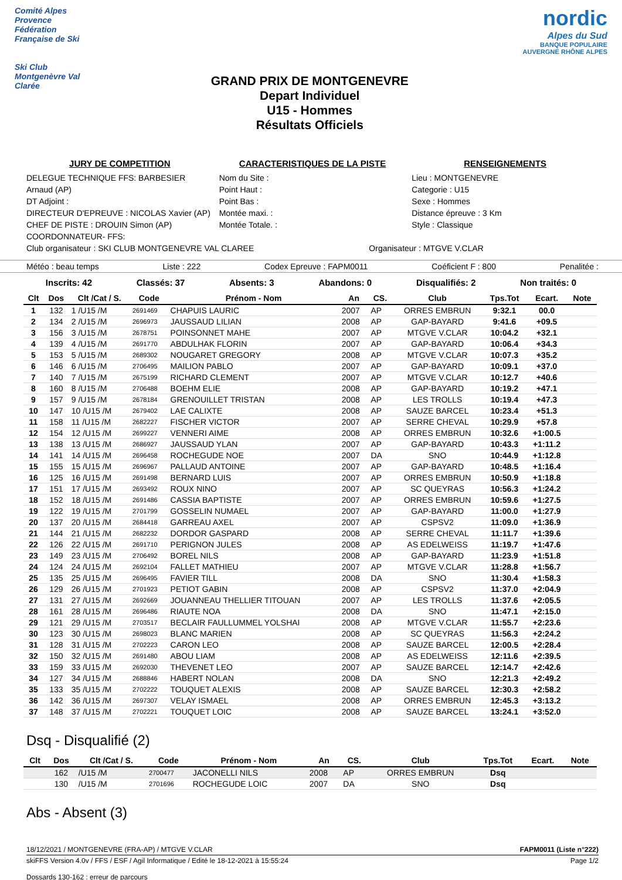Comité Alpes Provence
Fédération Française de Ski
Ski Club Montgenèvre Val Clarée
GRAND PRIX DE MONTGENEVRE
Depart Individuel
U15 - Hommes
Résultats Officiels
nordic
Alpes du Sud
BANQUE POPULAIRE
AUVERGNE RHÔNE ALPES
JURY DE COMPETITION
DELEGUE TECHNIQUE FFS: BARBESIER Arnaud (AP)
DT Adjoint :
DIRECTEUR D'EPREUVE : NICOLAS Xavier (AP)
CHEF DE PISTE : DROUIN Simon (AP)
COORDONNATEUR- FFS:
CARACTERISTIQUES DE LA PISTE
Nom du Site :
Point Haut :
Point Bas :
Montée maxi. :
Montée Totale. :
RENSEIGNEMENTS
Lieu : MONTGENEVRE
Categorie : U15
Sexe : Hommes
Distance épreuve : 3 Km
Style : Classique
Club organisateur : SKI CLUB MONTGENEVRE VAL CLAREE Organisateur : MTGVE V.CLAR
Météo : beau temps Liste : 222 Codex Epreuve : FAPM0011 Coéficient F : 800 Penalitée :
Inscrits: 42 Classés: 37 Absents: 3 Abandons: 0 Disqualifiés: 2 Non traités: 0
| Clt | Dos | Clt /Cat / S. | Code | Prénom - Nom | An | CS. | Club | Tps.Tot | Ecart. | Note |
| --- | --- | --- | --- | --- | --- | --- | --- | --- | --- | --- |
| 1 | 132 | 1 /U15 /M | 2691469 | CHAPUIS LAURIC | 2007 | AP | ORRES EMBRUN | 9:32.1 | 00.0 | |
| 2 | 134 | 2 /U15 /M | 2696973 | JAUSSAUD LILIAN | 2008 | AP | GAP-BAYARD | 9:41.6 | +09.5 | |
| 3 | 156 | 3 /U15 /M | 2678751 | POINSONNET MAHE | 2007 | AP | MTGVE V.CLAR | 10:04.2 | +32.1 | |
| 4 | 139 | 4 /U15 /M | 2691770 | ABDULHAK FLORIN | 2007 | AP | GAP-BAYARD | 10:06.4 | +34.3 | |
| 5 | 153 | 5 /U15 /M | 2689302 | NOUGARET GREGORY | 2008 | AP | MTGVE V.CLAR | 10:07.3 | +35.2 | |
| 6 | 146 | 6 /U15 /M | 2706495 | MAILION PABLO | 2007 | AP | GAP-BAYARD | 10:09.1 | +37.0 | |
| 7 | 140 | 7 /U15 /M | 2675199 | RICHARD CLEMENT | 2007 | AP | MTGVE V.CLAR | 10:12.7 | +40.6 | |
| 8 | 160 | 8 /U15 /M | 2706488 | BOEHM ELIE | 2008 | AP | GAP-BAYARD | 10:19.2 | +47.1 | |
| 9 | 157 | 9 /U15 /M | 2678184 | GRENOUILLET TRISTAN | 2008 | AP | LES TROLLS | 10:19.4 | +47.3 | |
| 10 | 147 | 10 /U15 /M | 2679402 | LAE CALIXTE | 2008 | AP | SAUZE BARCEL | 10:23.4 | +51.3 | |
| 11 | 158 | 11 /U15 /M | 2682227 | FISCHER VICTOR | 2007 | AP | SERRE CHEVAL | 10:29.9 | +57.8 | |
| 12 | 154 | 12 /U15 /M | 2699227 | VENNERI AIME | 2008 | AP | ORRES EMBRUN | 10:32.6 | +1:00.5 | |
| 13 | 138 | 13 /U15 /M | 2686927 | JAUSSAUD YLAN | 2007 | AP | GAP-BAYARD | 10:43.3 | +1:11.2 | |
| 14 | 141 | 14 /U15 /M | 2696458 | ROCHEGUDE NOE | 2007 | DA | SNO | 10:44.9 | +1:12.8 | |
| 15 | 155 | 15 /U15 /M | 2696967 | PALLAUD ANTOINE | 2007 | AP | GAP-BAYARD | 10:48.5 | +1:16.4 | |
| 16 | 125 | 16 /U15 /M | 2691498 | BERNARD LUIS | 2007 | AP | ORRES EMBRUN | 10:50.9 | +1:18.8 | |
| 17 | 151 | 17 /U15 /M | 2693492 | ROUX NINO | 2007 | AP | SC QUEYRAS | 10:56.3 | +1:24.2 | |
| 18 | 152 | 18 /U15 /M | 2691486 | CASSIA BAPTISTE | 2007 | AP | ORRES EMBRUN | 10:59.6 | +1:27.5 | |
| 19 | 122 | 19 /U15 /M | 2701799 | GOSSELIN NUMAEL | 2007 | AP | GAP-BAYARD | 11:00.0 | +1:27.9 | |
| 20 | 137 | 20 /U15 /M | 2684418 | GARREAU AXEL | 2007 | AP | CSPSV2 | 11:09.0 | +1:36.9 | |
| 21 | 144 | 21 /U15 /M | 2682232 | DORDOR GASPARD | 2008 | AP | SERRE CHEVAL | 11:11.7 | +1:39.6 | |
| 22 | 126 | 22 /U15 /M | 2691710 | PERIGNON JULES | 2008 | AP | AS EDELWEISS | 11:19.7 | +1:47.6 | |
| 23 | 149 | 23 /U15 /M | 2706492 | BOREL NILS | 2008 | AP | GAP-BAYARD | 11:23.9 | +1:51.8 | |
| 24 | 124 | 24 /U15 /M | 2692104 | FALLET MATHIEU | 2007 | AP | MTGVE V.CLAR | 11:28.8 | +1:56.7 | |
| 25 | 135 | 25 /U15 /M | 2696495 | FAVIER TILL | 2008 | DA | SNO | 11:30.4 | +1:58.3 | |
| 26 | 129 | 26 /U15 /M | 2701923 | PETIOT GABIN | 2008 | AP | CSPSV2 | 11:37.0 | +2:04.9 | |
| 27 | 131 | 27 /U15 /M | 2692669 | JOUANNEAU THELLIER TITOUAN | 2007 | AP | LES TROLLS | 11:37.6 | +2:05.5 | |
| 28 | 161 | 28 /U15 /M | 2696486 | RIAUTE NOA | 2008 | DA | SNO | 11:47.1 | +2:15.0 | |
| 29 | 121 | 29 /U15 /M | 2703517 | BECLAIR FAULLUMMEL YOLSHAI | 2008 | AP | MTGVE V.CLAR | 11:55.7 | +2:23.6 | |
| 30 | 123 | 30 /U15 /M | 2698023 | BLANC MARIEN | 2008 | AP | SC QUEYRAS | 11:56.3 | +2:24.2 | |
| 31 | 128 | 31 /U15 /M | 2702223 | CARON LEO | 2008 | AP | SAUZE BARCEL | 12:00.5 | +2:28.4 | |
| 32 | 150 | 32 /U15 /M | 2691480 | ABOU LIAM | 2008 | AP | AS EDELWEISS | 12:11.6 | +2:39.5 | |
| 33 | 159 | 33 /U15 /M | 2692030 | THEVENET LEO | 2007 | AP | SAUZE BARCEL | 12:14.7 | +2:42.6 | |
| 34 | 127 | 34 /U15 /M | 2688846 | HABERT NOLAN | 2008 | DA | SNO | 12:21.3 | +2:49.2 | |
| 35 | 133 | 35 /U15 /M | 2702222 | TOUQUET ALEXIS | 2008 | AP | SAUZE BARCEL | 12:30.3 | +2:58.2 | |
| 36 | 142 | 36 /U15 /M | 2697307 | VELAY ISMAEL | 2008 | AP | ORRES EMBRUN | 12:45.3 | +3:13.2 | |
| 37 | 148 | 37 /U15 /M | 2702221 | TOUQUET LOIC | 2008 | AP | SAUZE BARCEL | 13:24.1 | +3:52.0 | |
Dsq - Disqualifié (2)
| Clt | Dos | Clt /Cat / S. | Code | Prénom - Nom | An | CS. | Club | Tps.Tot | Ecart. | Note |
| --- | --- | --- | --- | --- | --- | --- | --- | --- | --- | --- |
| | 162 | /U15 /M | 2700477 | JACONELLI NILS | 2008 | AP | ORRES EMBRUN | Dsq | | |
| | 130 | /U15 /M | 2701696 | ROCHEGUDE LOIC | 2007 | DA | SNO | Dsq | | |
Abs - Absent (3)
18/12/2021 / MONTGENEVRE (FRA-AP) / MTGVE V.CLAR FAPM0011 (Liste n°222)
skiFFS Version 4.0v / FFS / ESF / Agil Informatique / Edité le 18-12-2021 à 15:55:24 Page 1/2
Dossards 130-162 : erreur de parcours